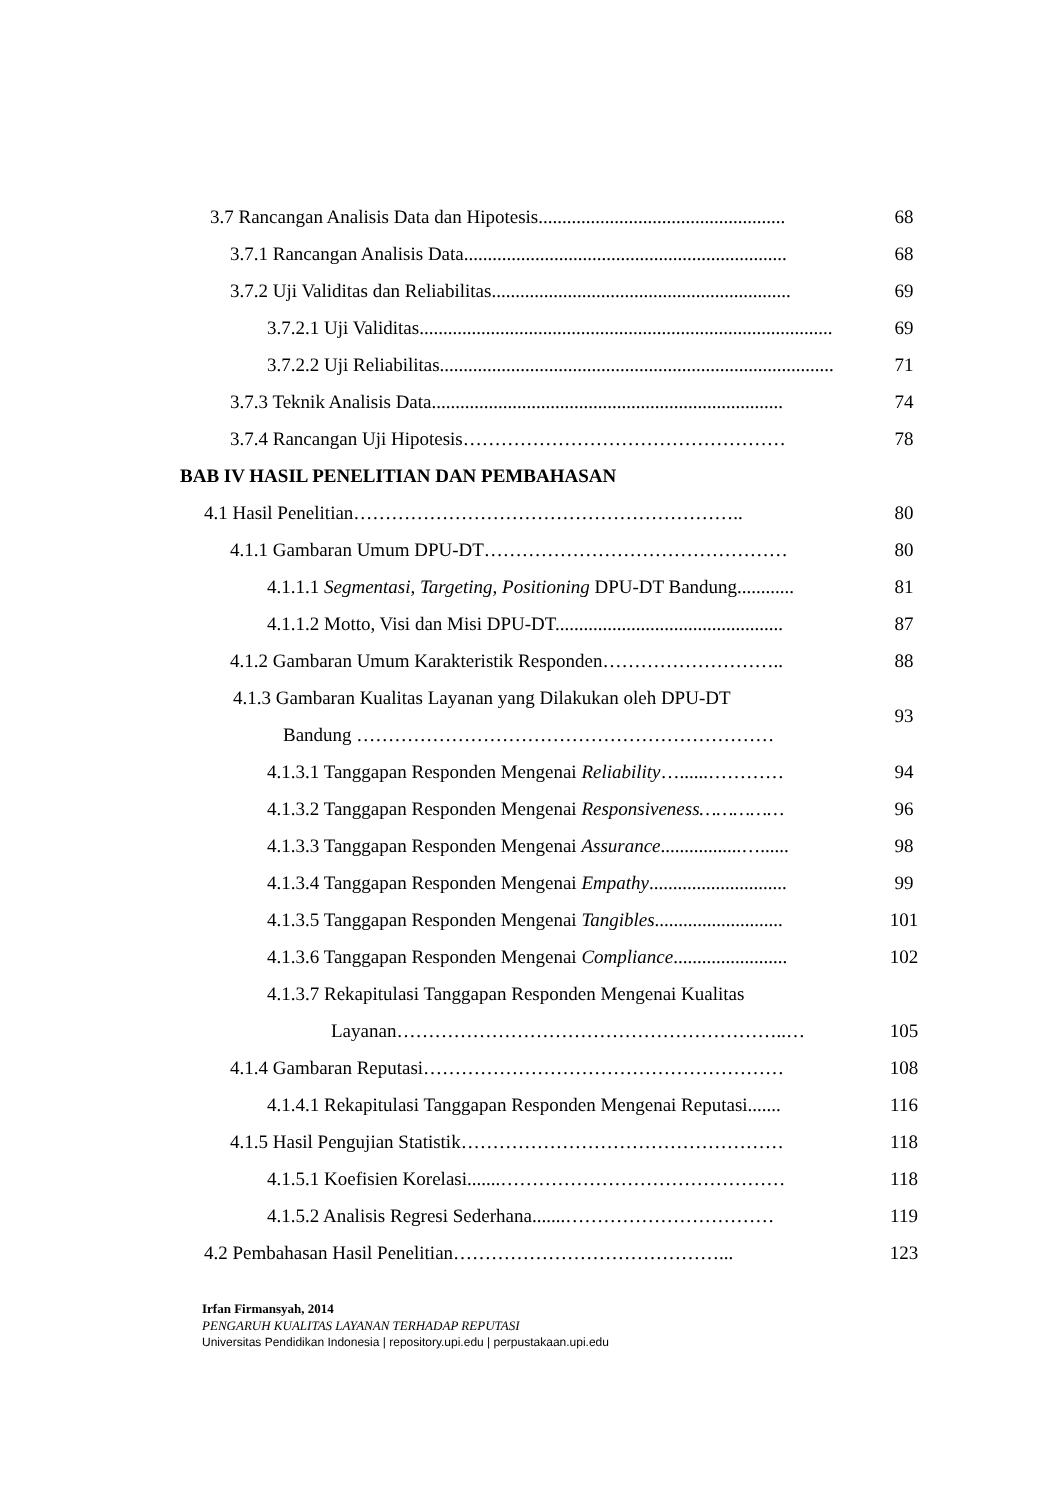3.7 Rancangan Analisis Data dan Hipotesis.................................................... 68
3.7.1 Rancangan Analisis Data.................................................................... 68
3.7.2 Uji Validitas dan Reliabilitas............................................................... 69
3.7.2.1 Uji Validitas....................................................................................... 69
3.7.2.2 Uji Reliabilitas................................................................................... 71
3.7.3 Teknik Analisis Data.......................................................................... 74
3.7.4 Rancangan Uji Hipotesis…………………………………………… 78
BAB IV HASIL PENELITIAN DAN PEMBAHASAN
4.1 Hasil Penelitian…………………………………………………….. 80
4.1.1 Gambaran Umum DPU-DT………………………………………… 80
4.1.1.1 Segmentasi, Targeting, Positioning DPU-DT Bandung............ 81
4.1.1.2 Motto, Visi dan Misi DPU-DT................................................ 87
4.1.2 Gambaran Umum Karakteristik Responden……………………….. 88
4.1.3 Gambaran Kualitas Layanan yang Dilakukan oleh DPU-DT
Bandung …………………………………………………………
93
4.1.3.1 Tanggapan Responden Mengenai Reliability…......………… 94
4.1.3.2 Tanggapan Responden Mengenai Responsiveness…………… 96
4.1.3.3 Tanggapan Responden Mengenai Assurance.................…...... 98
4.1.3.4 Tanggapan Responden Mengenai Empathy............................. 99
4.1.3.5 Tanggapan Responden Mengenai Tangibles........................... 101
4.1.3.6 Tanggapan Responden Mengenai Compliance........................ 102
4.1.3.7 Rekapitulasi Tanggapan Responden Mengenai Kualitas
Layanan……………………………………………………..…
105
4.1.4 Gambaran Reputasi………………………………………………… 108
4.1.4.1 Rekapitulasi Tanggapan Responden Mengenai Reputasi....... 116
4.1.5 Hasil Pengujian Statistik…………………………………………… 118
4.1.5.1 Koefisien Korelasi.......……………………………………… 118
4.1.5.2 Analisis Regresi Sederhana.......…………………………… 119
4.2 Pembahasan Hasil Penelitian……………………………………... 123
Irfan Firmansyah, 2014
PENGARUH KUALITAS LAYANAN TERHADAP REPUTASI
Universitas Pendidikan Indonesia | repository.upi.edu | perpustakaan.upi.edu